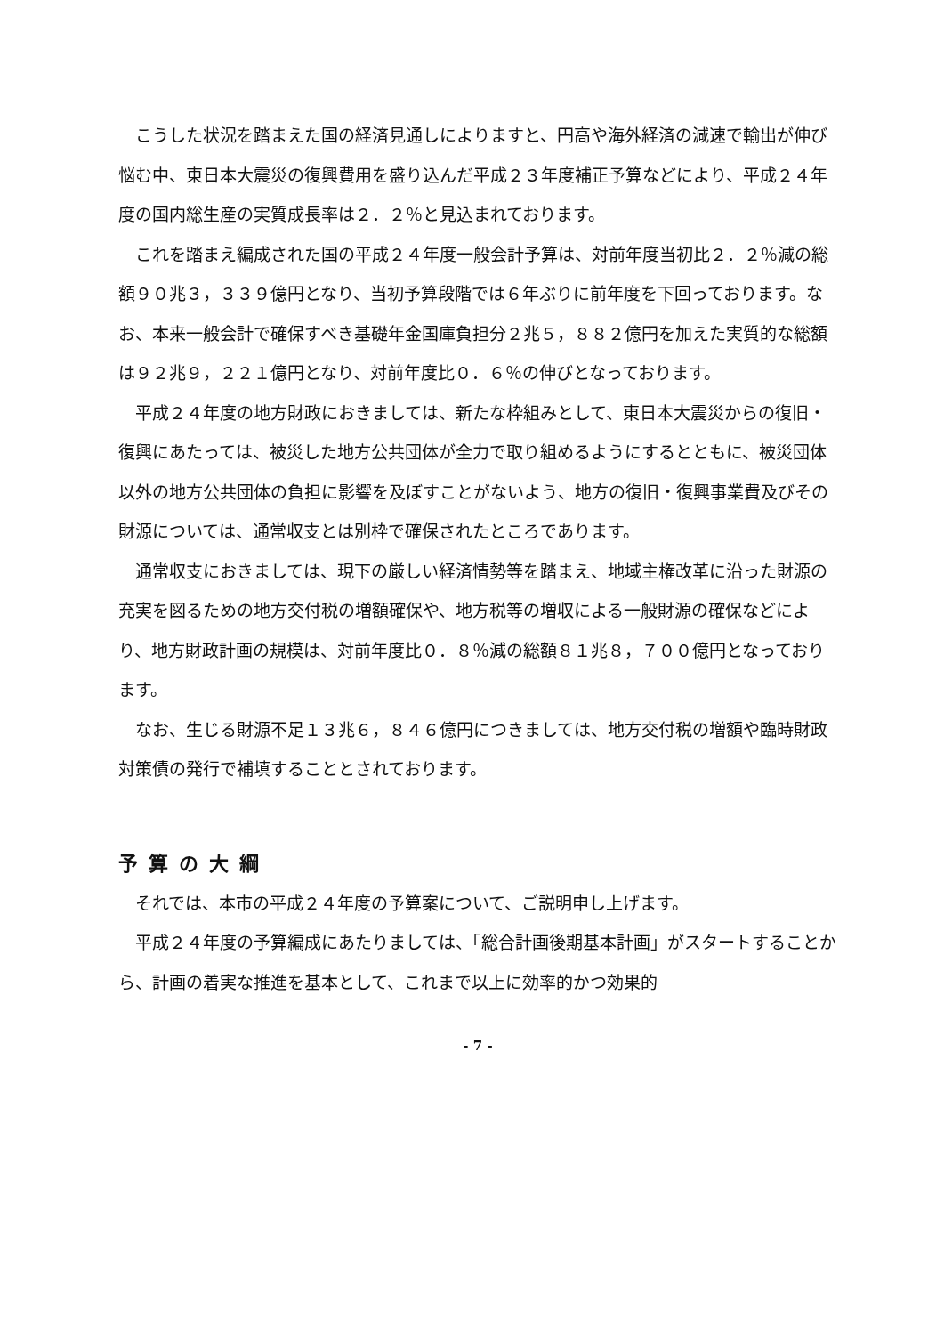こうした状況を踏まえた国の経済見通しによりますと、円高や海外経済の減速で輸出が伸び悩む中、東日本大震災の復興費用を盛り込んだ平成２３年度補正予算などにより、平成２４年度の国内総生産の実質成長率は２．２％と見込まれております。
これを踏まえ編成された国の平成２４年度一般会計予算は、対前年度当初比２．２％減の総額９０兆３，３３９億円となり、当初予算段階では６年ぶりに前年度を下回っております。なお、本来一般会計で確保すべき基礎年金国庫負担分２兆５，８８２億円を加えた実質的な総額は９２兆９，２２１億円となり、対前年度比０．６％の伸びとなっております。
平成２４年度の地方財政におきましては、新たな枠組みとして、東日本大震災からの復旧・復興にあたっては、被災した地方公共団体が全力で取り組めるようにするとともに、被災団体以外の地方公共団体の負担に影響を及ぼすことがないよう、地方の復旧・復興事業費及びその財源については、通常収支とは別枠で確保されたところであります。
通常収支におきましては、現下の厳しい経済情勢等を踏まえ、地域主権改革に沿った財源の充実を図るための地方交付税の増額確保や、地方税等の増収による一般財源の確保などにより、地方財政計画の規模は、対前年度比０．８％減の総額８１兆８，７００億円となっております。
なお、生じる財源不足１３兆６，８４６億円につきましては、地方交付税の増額や臨時財政対策債の発行で補填することとされております。
予算の大綱
それでは、本市の平成２４年度の予算案について、ご説明申し上げます。
平成２４年度の予算編成にあたりましては、「総合計画後期基本計画」がスタートすることから、計画の着実な推進を基本として、これまで以上に効率的かつ効果的
- 7 -